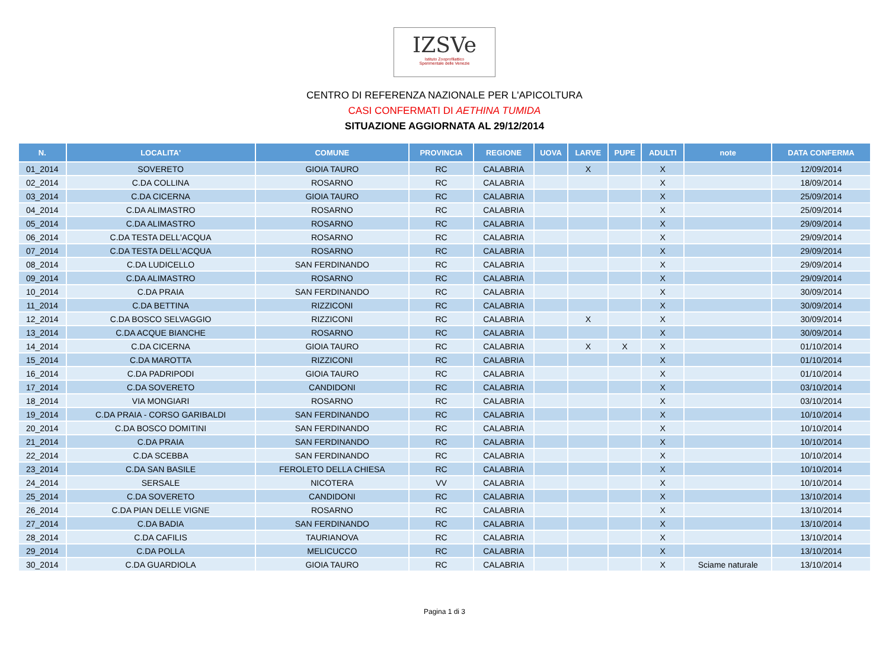IZSVe
Istituto Zooprofilattico
Sperimentale delle Venezie
CENTRO DI REFERENZA NAZIONALE PER L'APICOLTURA
CASI CONFERMATI DI AETHINA TUMIDA
SITUAZIONE AGGIORNATA AL 29/12/2014
| N. | LOCALITA' | COMUNE | PROVINCIA | REGIONE | UOVA | LARVE | PUPE | ADULTI | note | DATA CONFERMA |
| --- | --- | --- | --- | --- | --- | --- | --- | --- | --- | --- |
| 01_2014 | SOVERETO | GIOIA TAURO | RC | CALABRIA | | X | | X | | 12/09/2014 |
| 02_2014 | C.DA COLLINA | ROSARNO | RC | CALABRIA | | | | X | | 18/09/2014 |
| 03_2014 | C.DA CICERNA | GIOIA TAURO | RC | CALABRIA | | | | X | | 25/09/2014 |
| 04_2014 | C.DA ALIMASTRO | ROSARNO | RC | CALABRIA | | | | X | | 25/09/2014 |
| 05_2014 | C.DA ALIMASTRO | ROSARNO | RC | CALABRIA | | | | X | | 29/09/2014 |
| 06_2014 | C.DA TESTA DELL'ACQUA | ROSARNO | RC | CALABRIA | | | | X | | 29/09/2014 |
| 07_2014 | C.DA TESTA DELL'ACQUA | ROSARNO | RC | CALABRIA | | | | X | | 29/09/2014 |
| 08_2014 | C.DA LUDICELLO | SAN FERDINANDO | RC | CALABRIA | | | | X | | 29/09/2014 |
| 09_2014 | C.DA ALIMASTRO | ROSARNO | RC | CALABRIA | | | | X | | 29/09/2014 |
| 10_2014 | C.DA PRAIA | SAN FERDINANDO | RC | CALABRIA | | | | X | | 30/09/2014 |
| 11_2014 | C.DA BETTINA | RIZZICONI | RC | CALABRIA | | | | X | | 30/09/2014 |
| 12_2014 | C.DA BOSCO SELVAGGIO | RIZZICONI | RC | CALABRIA | | X | | X | | 30/09/2014 |
| 13_2014 | C.DA ACQUE BIANCHE | ROSARNO | RC | CALABRIA | | | | X | | 30/09/2014 |
| 14_2014 | C.DA CICERNA | GIOIA TAURO | RC | CALABRIA | | X | X | X | | 01/10/2014 |
| 15_2014 | C.DA MAROTTA | RIZZICONI | RC | CALABRIA | | | | X | | 01/10/2014 |
| 16_2014 | C.DA PADRIPODI | GIOIA TAURO | RC | CALABRIA | | | | X | | 01/10/2014 |
| 17_2014 | C.DA SOVERETO | CANDIDONI | RC | CALABRIA | | | | X | | 03/10/2014 |
| 18_2014 | VIA MONGIARI | ROSARNO | RC | CALABRIA | | | | X | | 03/10/2014 |
| 19_2014 | C.DA PRAIA - CORSO GARIBALDI | SAN FERDINANDO | RC | CALABRIA | | | | X | | 10/10/2014 |
| 20_2014 | C.DA BOSCO DOMITINI | SAN FERDINANDO | RC | CALABRIA | | | | X | | 10/10/2014 |
| 21_2014 | C.DA PRAIA | SAN FERDINANDO | RC | CALABRIA | | | | X | | 10/10/2014 |
| 22_2014 | C.DA SCEBBA | SAN FERDINANDO | RC | CALABRIA | | | | X | | 10/10/2014 |
| 23_2014 | C.DA SAN BASILE | FEROLETO DELLA CHIESA | RC | CALABRIA | | | | X | | 10/10/2014 |
| 24_2014 | SERSALE | NICOTERA | VV | CALABRIA | | | | X | | 10/10/2014 |
| 25_2014 | C.DA SOVERETO | CANDIDONI | RC | CALABRIA | | | | X | | 13/10/2014 |
| 26_2014 | C.DA PIAN DELLE VIGNE | ROSARNO | RC | CALABRIA | | | | X | | 13/10/2014 |
| 27_2014 | C.DA BADIA | SAN FERDINANDO | RC | CALABRIA | | | | X | | 13/10/2014 |
| 28_2014 | C.DA CAFILIS | TAURIANOVA | RC | CALABRIA | | | | X | | 13/10/2014 |
| 29_2014 | C.DA POLLA | MELICUCCO | RC | CALABRIA | | | | X | | 13/10/2014 |
| 30_2014 | C.DA GUARDIOLA | GIOIA TAURO | RC | CALABRIA | | | | X | Sciame naturale | 13/10/2014 |
Pagina 1 di 3